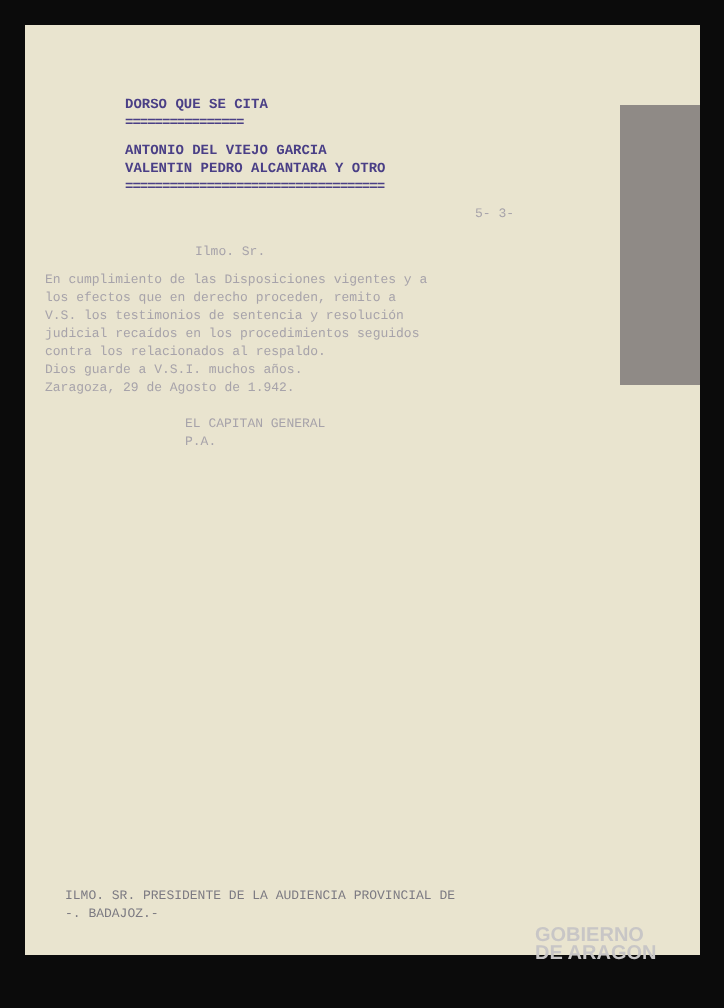DORSO QUE SE CITA
================
ANTONIO DEL VIEJO GARCIA
VALENTIN PEDRO ALCANTARA Y OTRO
===================================
5- 3-
Ilmo. Sr.
En cumplimiento de las Disposiciones vigentes y a los efectos que en derecho proceden, remito a V.S. los testimonios de sentencia y resolución judicial recaídos en los procedimientos seguidos contra los relacionados al respaldo.
Dios guarde a V.S.I. muchos años.
Zaragoza, 29 de Agosto de 1.942.
EL CAPITAN GENERAL
P.A.
ILMO. SR. PRESIDENTE DE LA AUDIENCIA PROVINCIAL DE
-. BADAJOZ.-
GOBIERNO
DE ARAGON